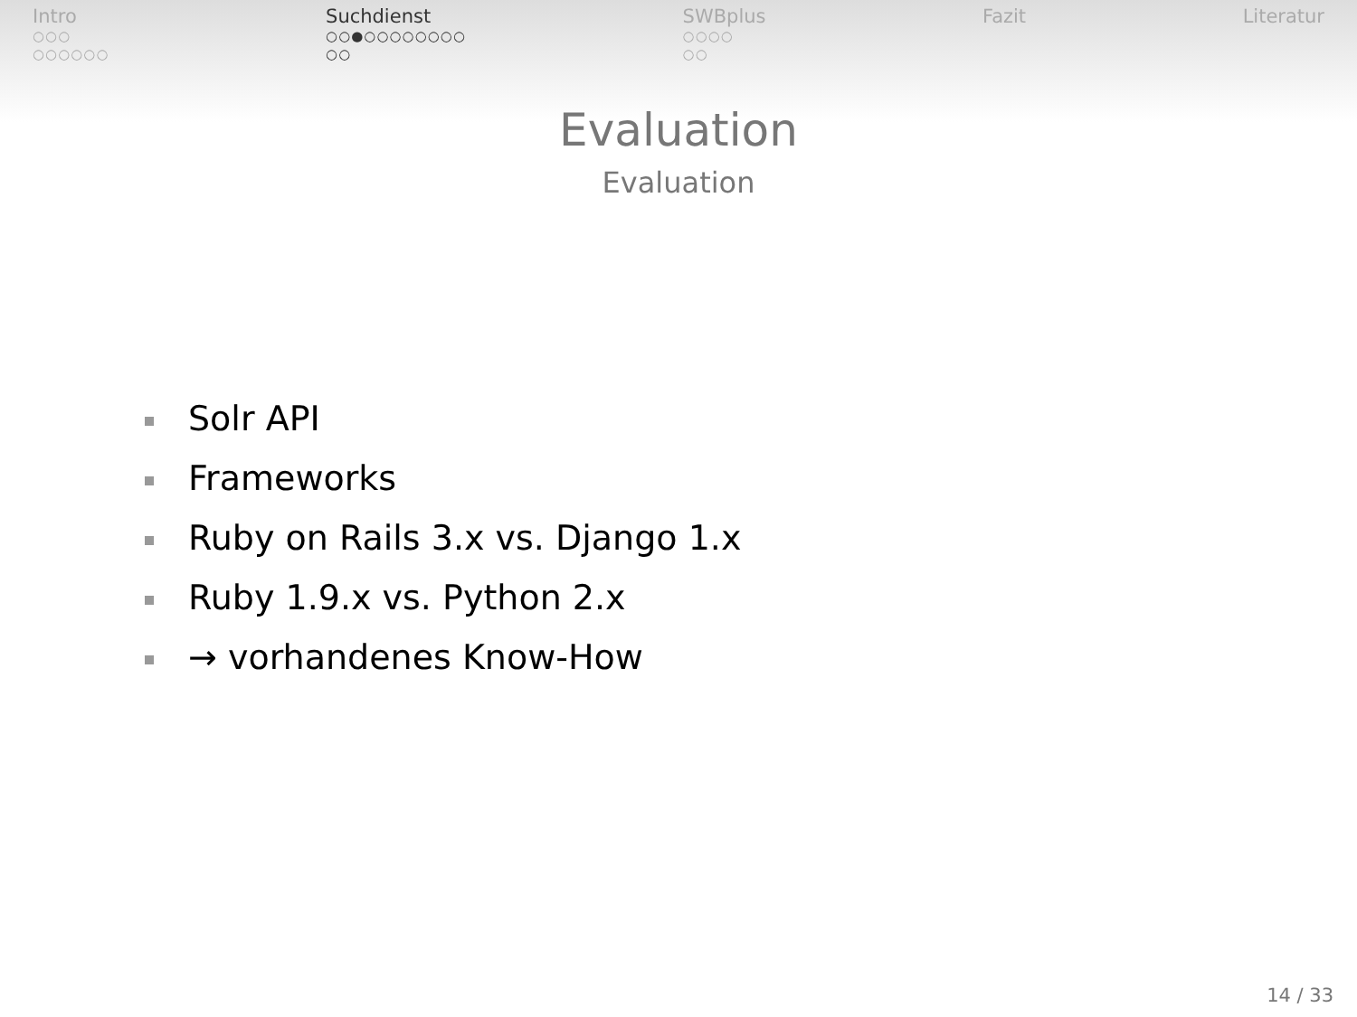Intro
○○○
○○○○○○
Suchdienst
○○●○○○○○○○○
○○
SWBplus
○○○○
○○
Fazit Literatur
Evaluation
Evaluation
Solr API
Frameworks
Ruby on Rails 3.x vs. Django 1.x
Ruby 1.9.x vs. Python 2.x
→ vorhandenes Know-How
14 / 33